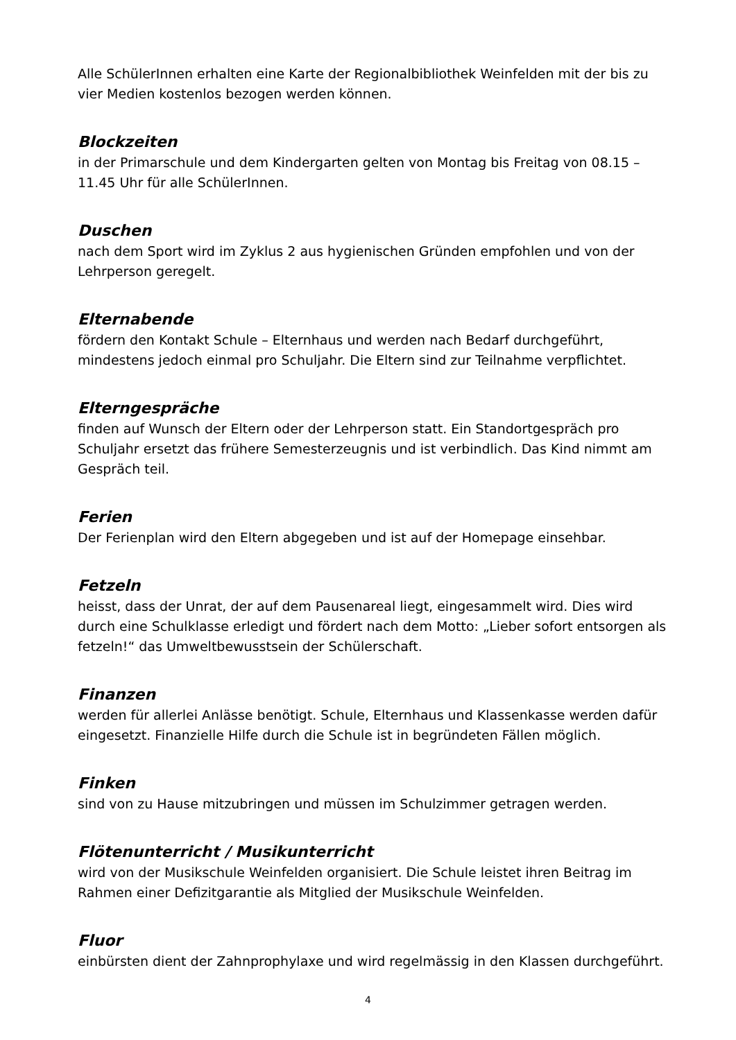Alle SchülerInnen erhalten eine Karte der Regionalbibliothek Weinfelden mit der bis zu vier Medien kostenlos bezogen werden können.
Blockzeiten
in der Primarschule und dem Kindergarten gelten von Montag bis Freitag von 08.15 – 11.45 Uhr für alle SchülerInnen.
Duschen
nach dem Sport wird im Zyklus 2 aus hygienischen Gründen empfohlen und von der Lehrperson geregelt.
Elternabende
fördern den Kontakt Schule – Elternhaus und werden nach Bedarf durchgeführt, mindestens jedoch einmal pro Schuljahr. Die Eltern sind zur Teilnahme verpflichtet.
Elterngespräche
finden auf Wunsch der Eltern oder der Lehrperson statt. Ein Standortgespräch pro Schuljahr ersetzt das frühere Semesterzeugnis und ist verbindlich. Das Kind nimmt am Gespräch teil.
Ferien
Der Ferienplan wird den Eltern abgegeben und ist auf der Homepage einsehbar.
Fetzeln
heisst, dass der Unrat, der auf dem Pausenareal liegt, eingesammelt wird. Dies wird durch eine Schulklasse erledigt und fördert nach dem Motto: „Lieber sofort entsorgen als fetzeln!“ das Umweltbewusstsein der Schülerschaft.
Finanzen
werden für allerlei Anlässe benötigt. Schule, Elternhaus und Klassenkasse werden dafür eingesetzt. Finanzielle Hilfe durch die Schule ist in begründeten Fällen möglich.
Finken
sind von zu Hause mitzubringen und müssen im Schulzimmer getragen werden.
Flötenunterricht / Musikunterricht
wird von der Musikschule Weinfelden organisiert. Die Schule leistet ihren Beitrag im Rahmen einer Defizitgarantie als Mitglied der Musikschule Weinfelden.
Fluor
einbürsten dient der Zahnprophylaxe und wird regelmässig in den Klassen durchgeführt.
4